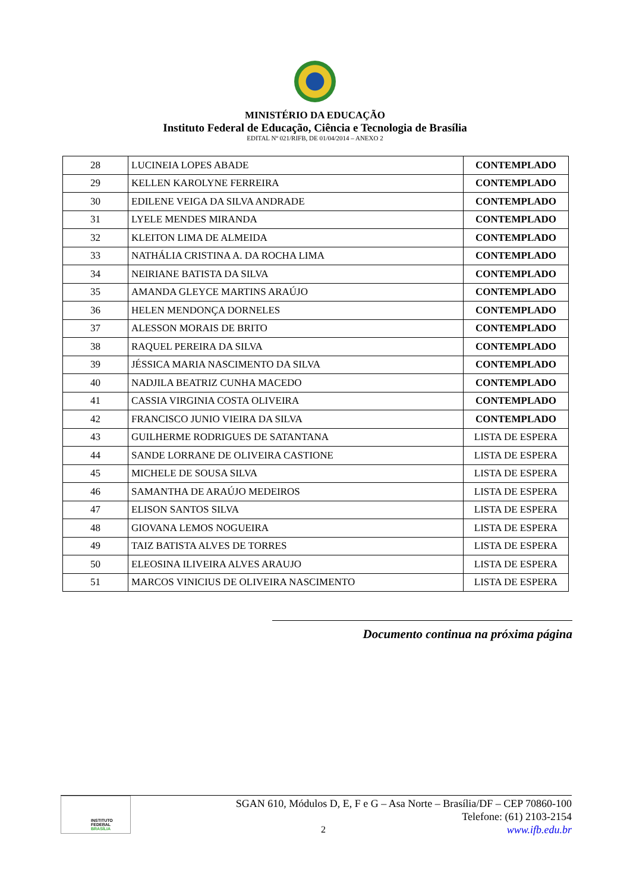MINISTÉRIO DA EDUCAÇÃO
Instituto Federal de Educação, Ciência e Tecnologia de Brasília
EDITAL Nº 021/RIFB, DE 01/04/2014 – ANEXO 2
| 28 | LUCINEIA LOPES ABADE | CONTEMPLADO |
| 29 | KELLEN KAROLYNE FERREIRA | CONTEMPLADO |
| 30 | EDILENE VEIGA DA SILVA ANDRADE | CONTEMPLADO |
| 31 | LYELE MENDES MIRANDA | CONTEMPLADO |
| 32 | KLEITON LIMA DE ALMEIDA | CONTEMPLADO |
| 33 | NATHÁLIA CRISTINA A. DA ROCHA LIMA | CONTEMPLADO |
| 34 | NEIRIANE BATISTA DA SILVA | CONTEMPLADO |
| 35 | AMANDA GLEYCE MARTINS ARAÚJO | CONTEMPLADO |
| 36 | HELEN MENDONÇA DORNELES | CONTEMPLADO |
| 37 | ALESSON MORAIS DE BRITO | CONTEMPLADO |
| 38 | RAQUEL PEREIRA DA SILVA | CONTEMPLADO |
| 39 | JÉSSICA MARIA NASCIMENTO DA SILVA | CONTEMPLADO |
| 40 | NADJILA BEATRIZ CUNHA MACEDO | CONTEMPLADO |
| 41 | CASSIA VIRGINIA COSTA OLIVEIRA | CONTEMPLADO |
| 42 | FRANCISCO JUNIO VIEIRA DA SILVA | CONTEMPLADO |
| 43 | GUILHERME RODRIGUES DE SATANTANA | LISTA DE ESPERA |
| 44 | SANDE LORRANE DE OLIVEIRA CASTIONE | LISTA DE ESPERA |
| 45 | MICHELE DE SOUSA SILVA | LISTA DE ESPERA |
| 46 | SAMANTHA DE ARAÚJO MEDEIROS | LISTA DE ESPERA |
| 47 | ELISON SANTOS SILVA | LISTA DE ESPERA |
| 48 | GIOVANA LEMOS NOGUEIRA | LISTA DE ESPERA |
| 49 | TAIZ BATISTA ALVES DE TORRES | LISTA DE ESPERA |
| 50 | ELEOSINA ILIVEIRA ALVES ARAUJO | LISTA DE ESPERA |
| 51 | MARCOS VINICIUS DE OLIVEIRA NASCIMENTO | LISTA DE ESPERA |
Documento continua na próxima página
INSTITUTO FEDERAL
BRASÍLIA
SGAN 610, Módulos D, E, F e G – Asa Norte – Brasília/DF – CEP 70860-100
Telefone: (61) 2103-2154
2 www.ifb.edu.br